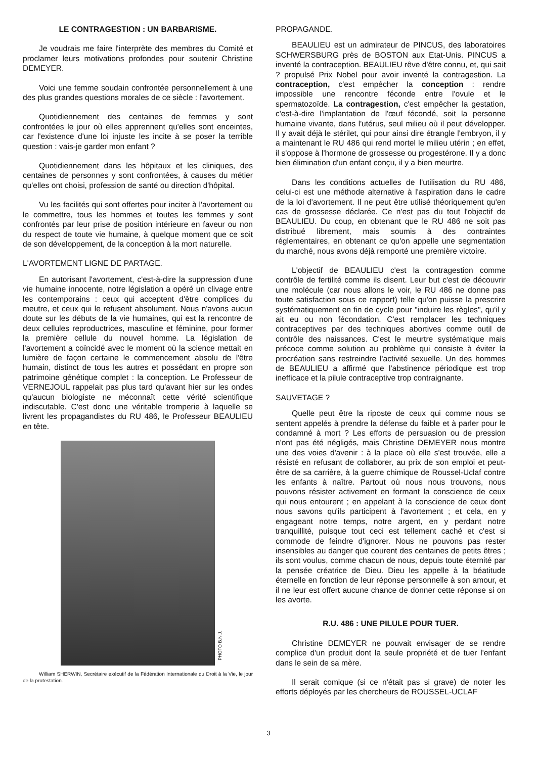LE CONTRAGESTION : UN BARBARISME.
Je voudrais me faire l'interprète des membres du Comité et proclamer leurs motivations profondes pour soutenir Christine DEMEYER.
Voici une femme soudain confrontée personnellement à une des plus grandes questions morales de ce siècle : l'avortement.
Quotidiennement des centaines de femmes y sont confrontées le jour où elles apprennent qu'elles sont enceintes, car l'existence d'une loi injuste les incite à se poser la terrible question : vais-je garder mon enfant ?
Quotidiennement dans les hôpitaux et les cliniques, des centaines de personnes y sont confrontées, à causes du métier qu'elles ont choisi, profession de santé ou direction d'hôpital.
Vu les facilités qui sont offertes pour inciter à l'avortement ou le commettre, tous les hommes et toutes les femmes y sont confrontés par leur prise de position intérieure en faveur ou non du respect de toute vie humaine, à quelque moment que ce soit de son développement, de la conception à la mort naturelle.
L'AVORTEMENT LIGNE DE PARTAGE.
En autorisant l'avortement, c'est-à-dire la suppression d'une vie humaine innocente, notre législation a opéré un clivage entre les contemporains : ceux qui acceptent d'être complices du meutre, et ceux qui le refusent absolument. Nous n'avons aucun doute sur les débuts de la vie humaines, qui est la rencontre de deux cellules reproductrices, masculine et féminine, pour former la première cellule du nouvel homme. La législation de l'avortement a coïncidé avec le moment où la science mettait en lumière de façon certaine le commencement absolu de l'être humain, distinct de tous les autres et possédant en propre son patrimoine génétique complet : la conception. Le Professeur de VERNEJOUL rappelait pas plus tard qu'avant hier sur les ondes qu'aucun biologiste ne méconnaît cette vérité scientifique indiscutable. C'est donc une véritable tromperie à laquelle se livrent les propagandistes du RU 486, le Professeur BEAULIEU en tête.
PHOTO B.N.J.
William SHERWIN, Secrétaire exécutif de la Fédération Internationale du Droit à la Vie, le jour de la protestation.
PROPAGANDE.
BEAULIEU est un admirateur de PINCUS, des laboratoires SCHWERSBURG près de BOSTON aux Etat-Unis. PINCUS a inventé la contraception. BEAULIEU rêve d'être connu, et, qui sait ? propulsé Prix Nobel pour avoir inventé la contragestion. La contraception, c'est empêcher la conception : rendre impossible une rencontre féconde entre l'ovule et le spermatozoïde. La contragestion, c'est empêcher la gestation, c'est-à-dire l'implantation de l'œuf fécondé, soit la personne humaine vivante, dans l'utérus, seul milieu où il peut développer. Il y avait déjà le stérilet, qui pour ainsi dire étrangle l'embryon, il y a maintenant le RU 486 qui rend mortel le milieu utérin ; en effet, il s'oppose à l'hormone de grossesse ou progestérone. Il y a donc bien élimination d'un enfant conçu, il y a bien meurtre.
Dans les conditions actuelles de l'utilisation du RU 486, celui-ci est une méthode alternative à l'aspiration dans le cadre de la loi d'avortement. Il ne peut être utilisé théoriquement qu'en cas de grossesse déclarée. Ce n'est pas du tout l'objectif de BEAULIEU. Du coup, en obtenant que le RU 486 ne soit pas distribué librement, mais soumis à des contraintes réglementaires, en obtenant ce qu'on appelle une segmentation du marché, nous avons déjà remporté une première victoire.
L'objectif de BEAULIEU c'est la contragestion comme contrôle de fertilité comme ils disent. Leur but c'est de découvrir une molécule (car nous allons le voir, le RU 486 ne donne pas toute satisfaction sous ce rapport) telle qu'on puisse la prescrire systématiquement en fin de cycle pour "induire les règles", qu'il y ait eu ou non fécondation. C'est remplacer les techniques contraceptives par des techniques abortives comme outil de contrôle des naissances. C'est le meurtre systématique mais précoce comme solution au problème qui consiste à éviter la procréation sans restreindre l'activité sexuelle. Un des hommes de BEAULIEU a affirmé que l'abstinence périodique est trop inefficace et la pilule contraceptive trop contraignante.
SAUVETAGE ?
Quelle peut être la riposte de ceux qui comme nous se sentent appelés à prendre la défense du faible et à parler pour le condamné à mort ? Les efforts de persuasion ou de pression n'ont pas été négligés, mais Christine DEMEYER nous montre une des voies d'avenir : à la place où elle s'est trouvée, elle a résisté en refusant de collaborer, au prix de son emploi et peut-être de sa carrière, à la guerre chimique de Roussel-Uclaf contre les enfants à naître. Partout où nous nous trouvons, nous pouvons résister activement en formant la conscience de ceux qui nous entourent ; en appelant à la conscience de ceux dont nous savons qu'ils participent à l'avortement ; et cela, en y engageant notre temps, notre argent, en y perdant notre tranquillité, puisque tout ceci est tellement caché et c'est si commode de feindre d'ignorer. Nous ne pouvons pas rester insensibles au danger que courent des centaines de petits êtres ; ils sont voulus, comme chacun de nous, depuis toute éternité par la pensée créatrice de Dieu. Dieu les appelle à la béatitude éternelle en fonction de leur réponse personnelle à son amour, et il ne leur est offert aucune chance de donner cette réponse si on les avorte.
R.U. 486 : UNE PILULE POUR TUER.
Christine DEMEYER ne pouvait envisager de se rendre complice d'un produit dont la seule propriété et de tuer l'enfant dans le sein de sa mère.
Il serait comique (si ce n'était pas si grave) de noter les efforts déployés par les chercheurs de ROUSSEL-UCLAF
3